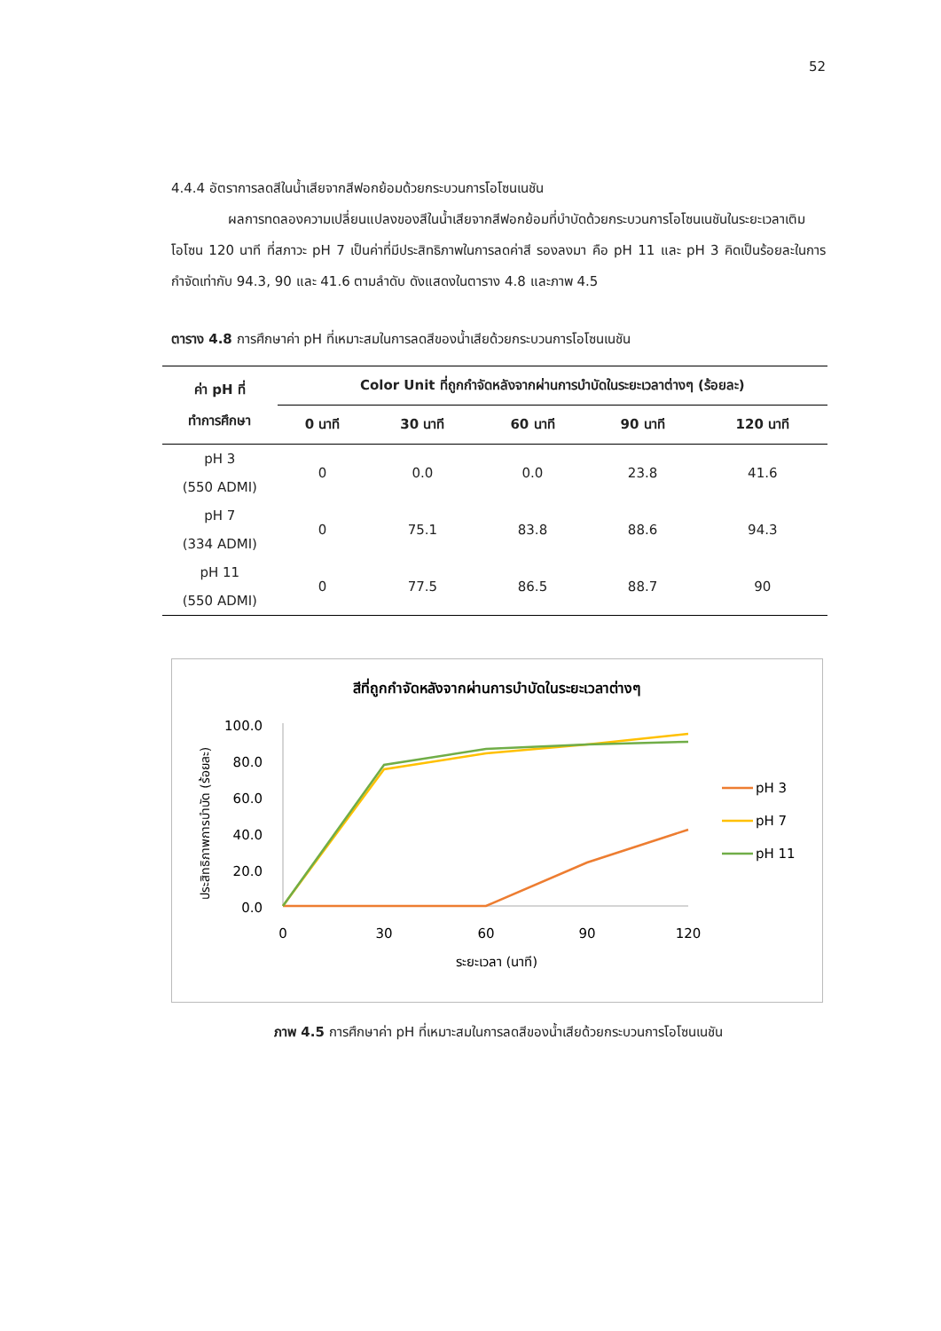52
4.4.4 อัตราการลดสีในน้ำเสียจากสีฟอกย้อมด้วยกระบวนการโอโซนเนชัน
ผลการทดลองความเปลี่ยนแปลงของสีในน้ำเสียจากสีฟอกย้อมที่บำบัดด้วยกระบวนการโอโซนเนชันในระยะเวลาเติมโอโซน 120 นาที ที่สภาวะ pH 7 เป็นค่าที่มีประสิทธิภาพในการลดค่าสี รองลงมา คือ pH 11 และ pH 3 คิดเป็นร้อยละในการกำจัดเท่ากับ 94.3, 90 และ 41.6 ตามลำดับ ดังแสดงในตาราง 4.8 และภาพ 4.5
ตาราง 4.8 การศึกษาค่า pH ที่เหมาะสมในการลดสีของน้ำเสียด้วยกระบวนการโอโซนเนชัน
| ค่า pH ที่ ทำการศึกษา | Color Unit ที่ถูกกำจัดหลังจากผ่านการบำบัดในระยะเวลาต่างๆ (ร้อยละ) | | | | |
| --- | --- | --- | --- | --- | --- |
| | 0 นาที | 30 นาที | 60 นาที | 90 นาที | 120 นาที |
| pH 3 (550 ADMI) | 0 | 0.0 | 0.0 | 23.8 | 41.6 |
| pH 7 (334 ADMI) | 0 | 75.1 | 83.8 | 88.6 | 94.3 |
| pH 11 (550 ADMI) | 0 | 77.5 | 86.5 | 88.7 | 90 |
สีที่ถูกกำจัดหลังจากผ่านการบำบัดในระยะเวลาต่างๆ
ประสิทธิภาพการบำบัด (ร้อยละ)
100.0
80.0
60.0
40.0
20.0
0.0
0
30
60
90
120
ระยะเวลา (นาที)
pH 3
pH 7
pH 11
ภาพ 4.5 การศึกษาค่า pH ที่เหมาะสมในการลดสีของน้ำเสียด้วยกระบวนการโอโซนเนชัน